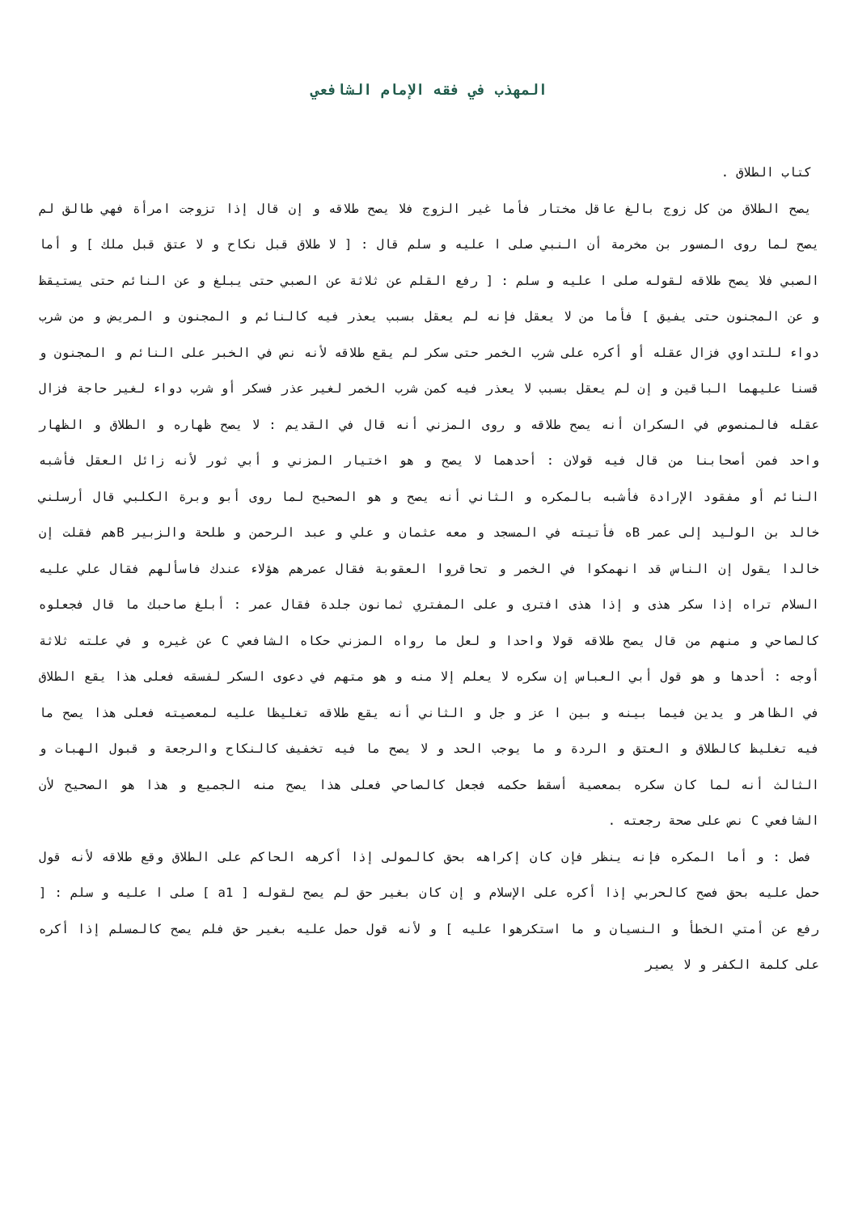المهذب في فقه الإمام الشافعي
كتاب الطلاق .
يصح الطلاق من كل زوج بالغ عاقل مختار فأما غير الزوج فلا يصح طلاقه و إن قال إذا تزوجت امرأة فهي طالق لم يصح لما روى المسور بن مخرمة أن النبي صلى ا عليه و سلم قال : [ لا طلاق قبل نكاح و لا عتق قبل ملك ] و أما الصبي فلا يصح طلاقه لقوله صلى ا عليه و سلم : [ رفع القلم عن ثلاثة عن الصبي حتى يبلغ و عن النائم حتى يستيقظ و عن المجنون حتى يفيق ] فأما من لا يعقل فإنه لم يعقل بسبب يعذر فيه كالنائم و المجنون و المريض و من شرب دواء للتداوي فزال عقله أو أكره على شرب الخمر حتى سكر لم يقع طلاقه لأنه نص في الخبر على النائم و المجنون و قسنا عليهما الباقين و إن لم يعقل بسبب لا يعذر فيه كمن شرب الخمر لغير عذر فسكر أو شرب دواء لغير حاجة فزال عقله فالمنصوص في السكران أنه يصح طلاقه و روى المزني أنه قال في القديم : لا يصح ظهاره و الطلاق و الظهار واحد فمن أصحابنا من قال فيه قولان : أحدهما لا يصح و هو اختيار المزني و أبي ثور لأنه زائل العقل فأشبه النائم أو مفقود الإرادة فأشبه بالمكره و الثاني أنه يصح و هو الصحيح لما روى أبو وبرة الكلبي قال أرسلني خالد بن الوليد إلى عمر Bه فأتيته في المسجد و معه عثمان و علي و عبد الرحمن و طلحة والزبير Bهم فقلت إن خالدا يقول إن الناس قد انهمكوا في الخمر و تحاقروا العقوبة فقال عمرهم هؤلاء عندك فاسألهم فقال علي عليه السلام تراه إذا سكر هذى و إذا هذى افترى و على المفتري ثمانون جلدة فقال عمر : أبلغ صاحبك ما قال فجعلوه كالصاحي و منهم من قال يصح طلاقه قولا واحدا و لعل ما رواه المزني حكاه الشافعي C عن غيره و في علته ثلاثة أوجه : أحدها و هو قول أبي العباس إن سكره لا يعلم إلا منه و هو متهم في دعوى السكر لفسقه فعلى هذا يقع الطلاق في الظاهر و يدين فيما بينه و بين ا عز و جل و الثاني أنه يقع طلاقه تغليظا عليه لمعصيته فعلى هذا يصح ما فيه تغليظ كالطلاق و العتق و الردة و ما يوجب الحد و لا يصح ما فيه تخفيف كالنكاح والرجعة و قبول الهبات و الثالث أنه لما كان سكره بمعصية أسقط حكمه فجعل كالصاحي فعلى هذا يصح منه الجميع و هذا هو الصحيح لأن الشافعي C نص على صحة رجعته .
فصل : و أما المكره فإنه ينظر فإن كان إكراهه بحق كالمولى إذا أكرهه الحاكم على الطلاق وقع طلاقه لأنه قول حمل عليه بحق فصح كالحربي إذا أكره على الإسلام و إن كان بغير حق لم يصح لقوله [ a1 ] صلى ا عليه و سلم : [ رفع عن أمتي الخطأ و النسيان و ما استكرهوا عليه ] و لأنه قول حمل عليه بغير حق فلم يصح كالمسلم إذا أكره على كلمة الكفر و لا يصير